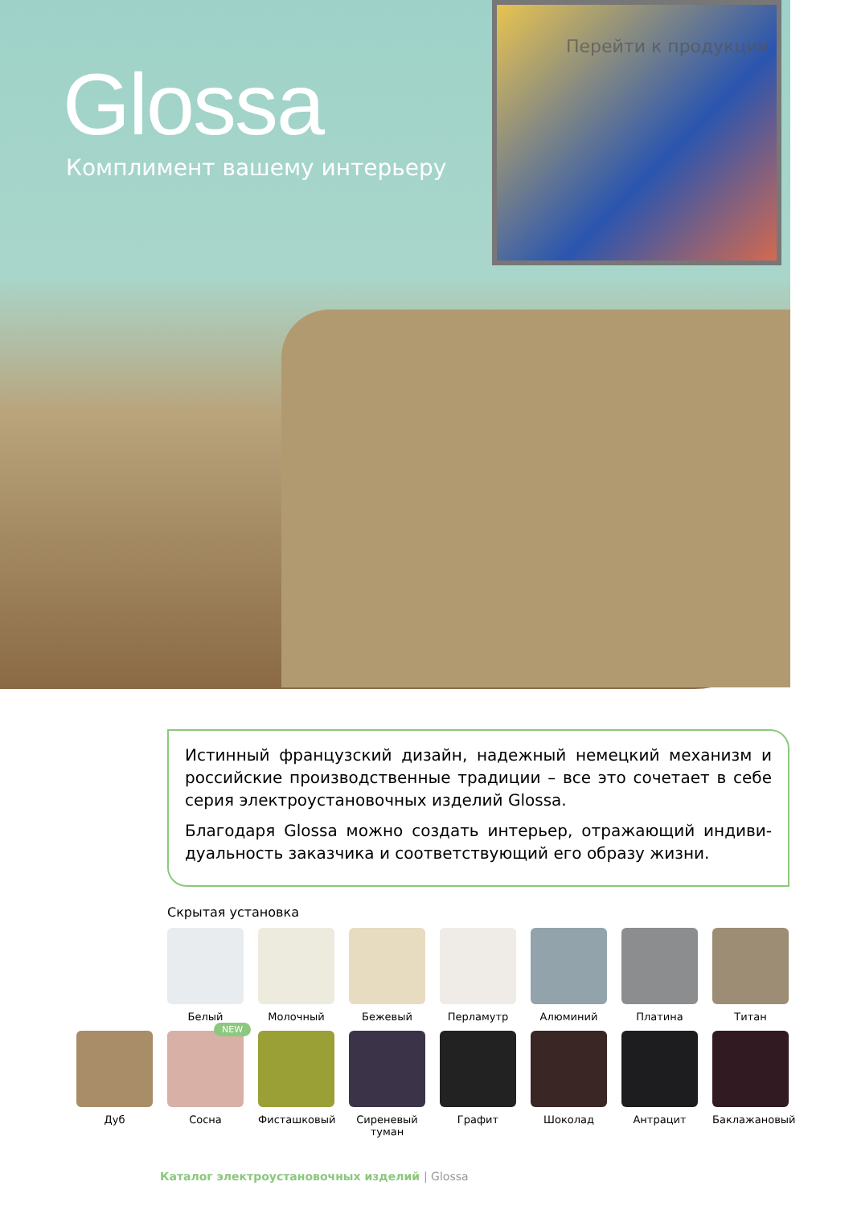Перейти к продукции
Glossa
Комплимент вашему интерьеру
Истинный французский дизайн, надежный немецкий механизм и российские производственные традиции – все это сочетает в себе серия электроустановочных изделий Glossa.
Благодаря Glossa можно создать интерьер, отражающий индиви­дуальность заказчика и соответствующий его образу жизни.
Скрытая установка
Белый Молочный Бежевый Перламутр Алюминий Платина Титан
Дуб
NEW
Сосна
Фисташковый Сиреневый туман
Графит Шоколад Антрацит Баклажановый
Каталог электроустановочных изделий | Glossa